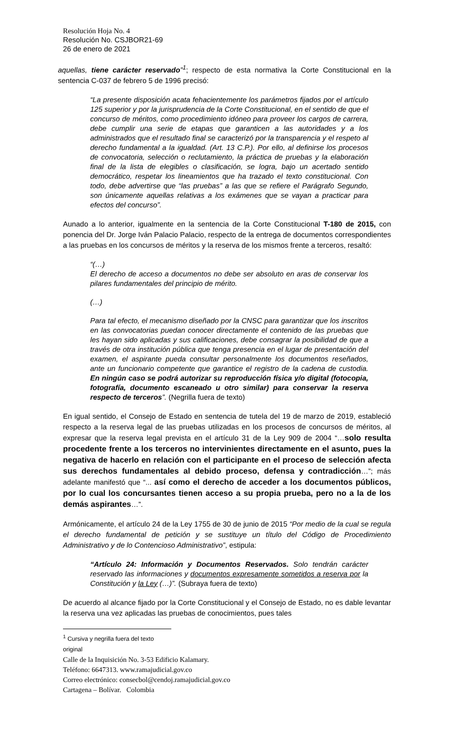Resolución Hoja No. 4
Resolución No. CSJBOR21-69
26 de enero de 2021
aquellas, tiene carácter reservado”<sup>1</sup>; respecto de esta normativa la Corte Constitucional en la sentencia C-037 de febrero 5 de 1996 precisó:
“La presente disposición acata fehacientemente los parámetros fijados por el artículo 125 superior y por la jurisprudencia de la Corte Constitucional, en el sentido de que el concurso de méritos, como procedimiento idóneo para proveer los cargos de carrera, debe cumplir una serie de etapas que garanticen a las autoridades y a los administrados que el resultado final se caracterizó por la transparencia y el respeto al derecho fundamental a la igualdad. (Art. 13 C.P.). Por ello, al definirse los procesos de convocatoria, selección o reclutamiento, la práctica de pruebas y la elaboración final de la lista de elegibles o clasificación, se logra, bajo un acertado sentido democrático, respetar los lineamientos que ha trazado el texto constitucional. Con todo, debe advertirse que “las pruebas” a las que se refiere el Parágrafo Segundo, son únicamente aquellas relativas a los exámenes que se vayan a practicar para efectos del concurso”.
Aunado a lo anterior, igualmente en la sentencia de la Corte Constitucional T-180 de 2015, con ponencia del Dr. Jorge Iván Palacio Palacio, respecto de la entrega de documentos correspondientes a las pruebas en los concursos de méritos y la reserva de los mismos frente a terceros, resaltó:
“(…)
El derecho de acceso a documentos no debe ser absoluto en aras de conservar los pilares fundamentales del principio de mérito.
(…)
Para tal efecto, el mecanismo diseñado por la CNSC para garantizar que los inscritos en las convocatorias puedan conocer directamente el contenido de las pruebas que les hayan sido aplicadas y sus calificaciones, debe consagrar la posibilidad de que a través de otra institución pública que tenga presencia en el lugar de presentación del examen, el aspirante pueda consultar personalmente los documentos reseñados, ante un funcionario competente que garantice el registro de la cadena de custodia. En ningún caso se podrá autorizar su reproducción física y/o digital (fotocopia, fotografía, documento escaneado u otro similar) para conservar la reserva respecto de terceros”. (Negrilla fuera de texto)
En igual sentido, el Consejo de Estado en sentencia de tutela del 19 de marzo de 2019, estableció respecto a la reserva legal de las pruebas utilizadas en los procesos de concursos de méritos, al expresar que la reserva legal prevista en el artículo 31 de la Ley 909 de 2004 “…solo resulta procedente frente a los terceros no intervinientes directamente en el asunto, pues la negativa de hacerlo en relación con el participante en el proceso de selección afecta sus derechos fundamentales al debido proceso, defensa y contradicción…”; más adelante manifestó que “... así como el derecho de acceder a los documentos públicos, por lo cual los concursantes tienen acceso a su propia prueba, pero no a la de los demás aspirantes…”.
Armónicamente, el artículo 24 de la Ley 1755 de 30 de junio de 2015 “Por medio de la cual se regula el derecho fundamental de petición y se sustituye un título del Código de Procedimiento Administrativo y de lo Contencioso Administrativo”, estipula:
“Artículo 24: Información y Documentos Reservados. Solo tendrán carácter reservado las informaciones y documentos expresamente sometidos a reserva por la Constitución y la Ley (…)”. (Subraya fuera de texto)
De acuerdo al alcance fijado por la Corte Constitucional y el Consejo de Estado, no es dable levantar la reserva una vez aplicadas las pruebas de conocimientos, pues tales
<sup>1</sup> Cursiva y negrilla fuera del texto original
Calle de la Inquisición No. 3-53 Edificio Kalamary.
Teléfono: 6647313. www.ramajudicial.gov.co
Correo electrónico: consecbol@cendoj.ramajudicial.gov.co
Cartagena – Bolívar. Colombia